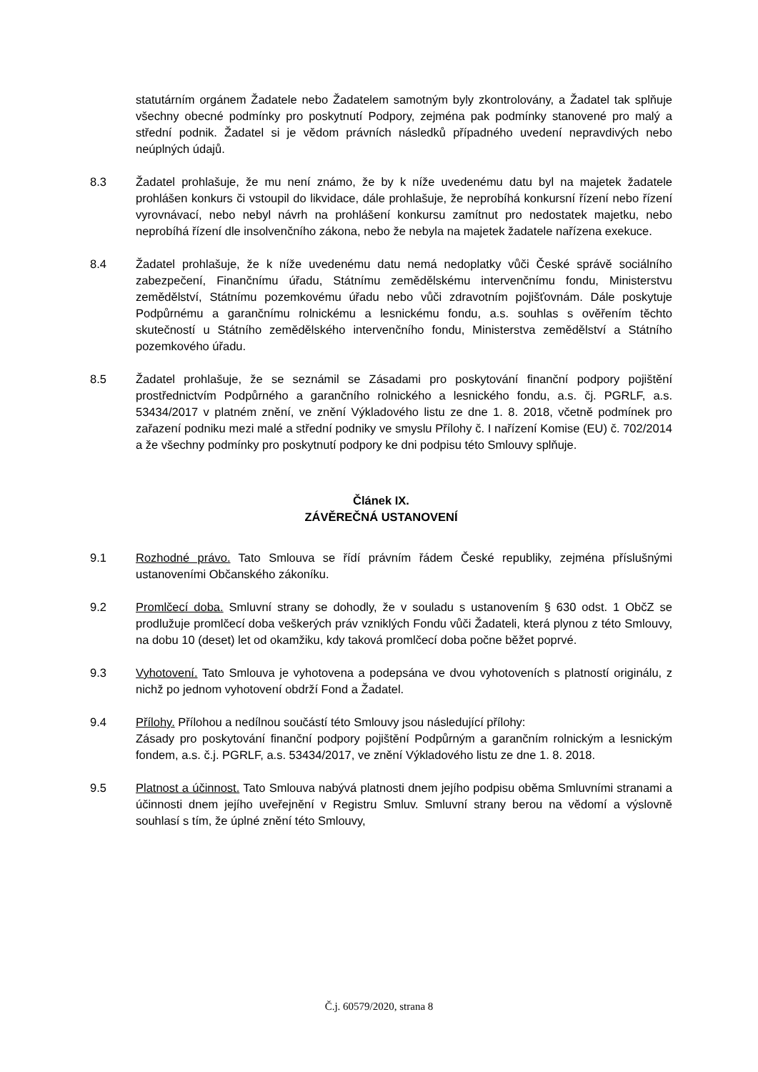statutárním orgánem Žadatele nebo Žadatelem samotným byly zkontrolovány, a Žadatel tak splňuje všechny obecné podmínky pro poskytnutí Podpory, zejména pak podmínky stanovené pro malý a střední podnik. Žadatel si je vědom právních následků případného uvedení nepravdivých nebo neúplných údajů.
8.3 Žadatel prohlašuje, že mu není známo, že by k níže uvedenému datu byl na majetek žadatele prohlášen konkurs či vstoupil do likvidace, dále prohlašuje, že neprobíhá konkursní řízení nebo řízení vyrovnávací, nebo nebyl návrh na prohlášení konkursu zamítnut pro nedostatek majetku, nebo neprobíhá řízení dle insolvenčního zákona, nebo že nebyla na majetek žadatele nařízena exekuce.
8.4 Žadatel prohlašuje, že k níže uvedenému datu nemá nedoplatky vůči České správě sociálního zabezpečení, Finančnímu úřadu, Státnímu zemědělskému intervenčnímu fondu, Ministerstvu zemědělství, Státnímu pozemkovému úřadu nebo vůči zdravotním pojišťovnám. Dále poskytuje Podpůrnému a garančnímu rolnickému a lesnickému fondu, a.s. souhlas s ověřením těchto skutečností u Státního zemědělského intervenčního fondu, Ministerstva zemědělství a Státního pozemkového úřadu.
8.5 Žadatel prohlašuje, že se seznámil se Zásadami pro poskytování finanční podpory pojištění prostřednictvím Podpůrného a garančního rolnického a lesnického fondu, a.s. čj. PGRLF, a.s. 53434/2017 v platném znění, ve znění Výkladového listu ze dne 1. 8. 2018, včetně podmínek pro zařazení podniku mezi malé a střední podniky ve smyslu Přílohy č. I nařízení Komise (EU) č. 702/2014 a že všechny podmínky pro poskytnutí podpory ke dni podpisu této Smlouvy splňuje.
Článek IX.
ZÁVĚREČNÁ USTANOVENÍ
9.1 Rozhodné právo. Tato Smlouva se řídí právním řádem České republiky, zejména příslušnými ustanoveními Občanského zákoníku.
9.2 Promlčecí doba. Smluvní strany se dohodly, že v souladu s ustanovením § 630 odst. 1 ObčZ se prodlužuje promlčecí doba veškerých práv vzniklých Fondu vůči Žadateli, která plynou z této Smlouvy, na dobu 10 (deset) let od okamžiku, kdy taková promlčecí doba počne běžet poprvé.
9.3 Vyhotovení. Tato Smlouva je vyhotovena a podepsána ve dvou vyhotoveních s platností originálu, z nichž po jednom vyhotovení obdrží Fond a Žadatel.
9.4 Přílohy. Přílohou a nedílnou součástí této Smlouvy jsou následující přílohy:
Zásady pro poskytování finanční podpory pojištění Podpůrným a garančním rolnickým a lesnickým fondem, a.s. č.j. PGRLF, a.s. 53434/2017, ve znění Výkladového listu ze dne 1. 8. 2018.
9.5 Platnost a účinnost. Tato Smlouva nabývá platnosti dnem jejího podpisu oběma Smluvními stranami a účinnosti dnem jejího uveřejnění v Registru Smluv. Smluvní strany berou na vědomí a výslovně souhlasí s tím, že úplné znění této Smlouvy,
Č.j. 60579/2020, strana 8